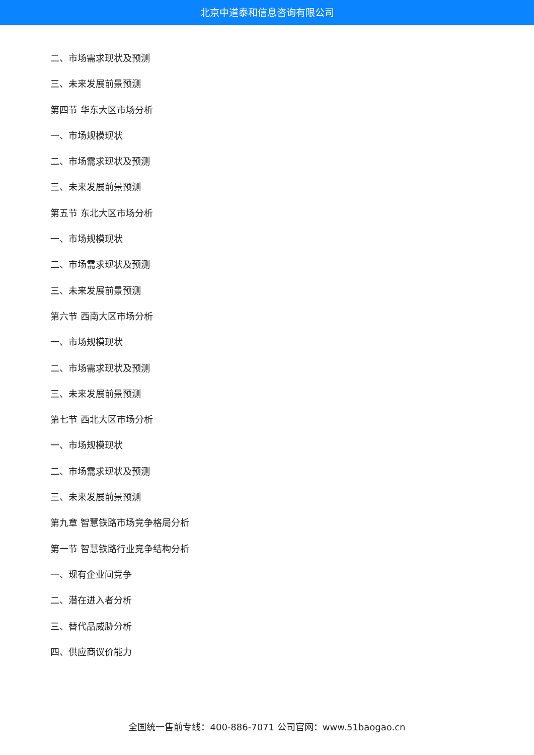北京中道泰和信息咨询有限公司
二、市场需求现状及预测
三、未来发展前景预测
第四节 华东大区市场分析
一、市场规模现状
二、市场需求现状及预测
三、未来发展前景预测
第五节 东北大区市场分析
一、市场规模现状
二、市场需求现状及预测
三、未来发展前景预测
第六节 西南大区市场分析
一、市场规模现状
二、市场需求现状及预测
三、未来发展前景预测
第七节 西北大区市场分析
一、市场规模现状
二、市场需求现状及预测
三、未来发展前景预测
第九章 智慧铁路市场竞争格局分析
第一节 智慧铁路行业竞争结构分析
一、现有企业间竞争
二、潜在进入者分析
三、替代品威胁分析
四、供应商议价能力
全国统一售前专线：400-886-7071 公司官网：www.51baogao.cn